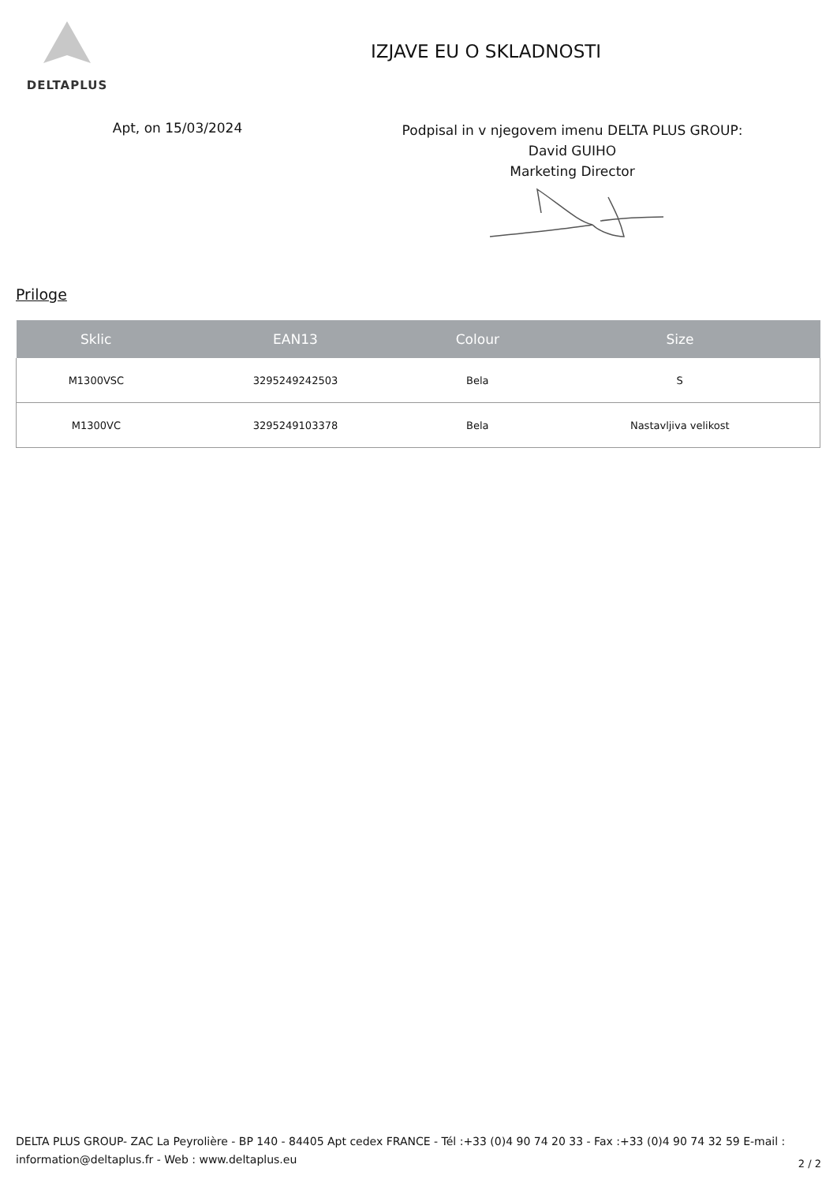DELTAPLUS
IZJAVE EU O SKLADNOSTI
Apt, on 15/03/2024
Podpisal in v njegovem imenu DELTA PLUS GROUP:
David GUIHO
Marketing Director
Priloge
| Sklic | EAN13 | Colour | Size |
| --- | --- | --- | --- |
| M1300VSC | 3295249242503 | Bela | S |
| M1300VC | 3295249103378 | Bela | Nastavljiva velikost |
DELTA PLUS GROUP- ZAC La Peyrolière - BP 140 - 84405 Apt cedex FRANCE - Tél :+33 (0)4 90 74 20 33 - Fax :+33 (0)4 90 74 32 59 E-mail : information@deltaplus.fr - Web : www.deltaplus.eu
2 / 2